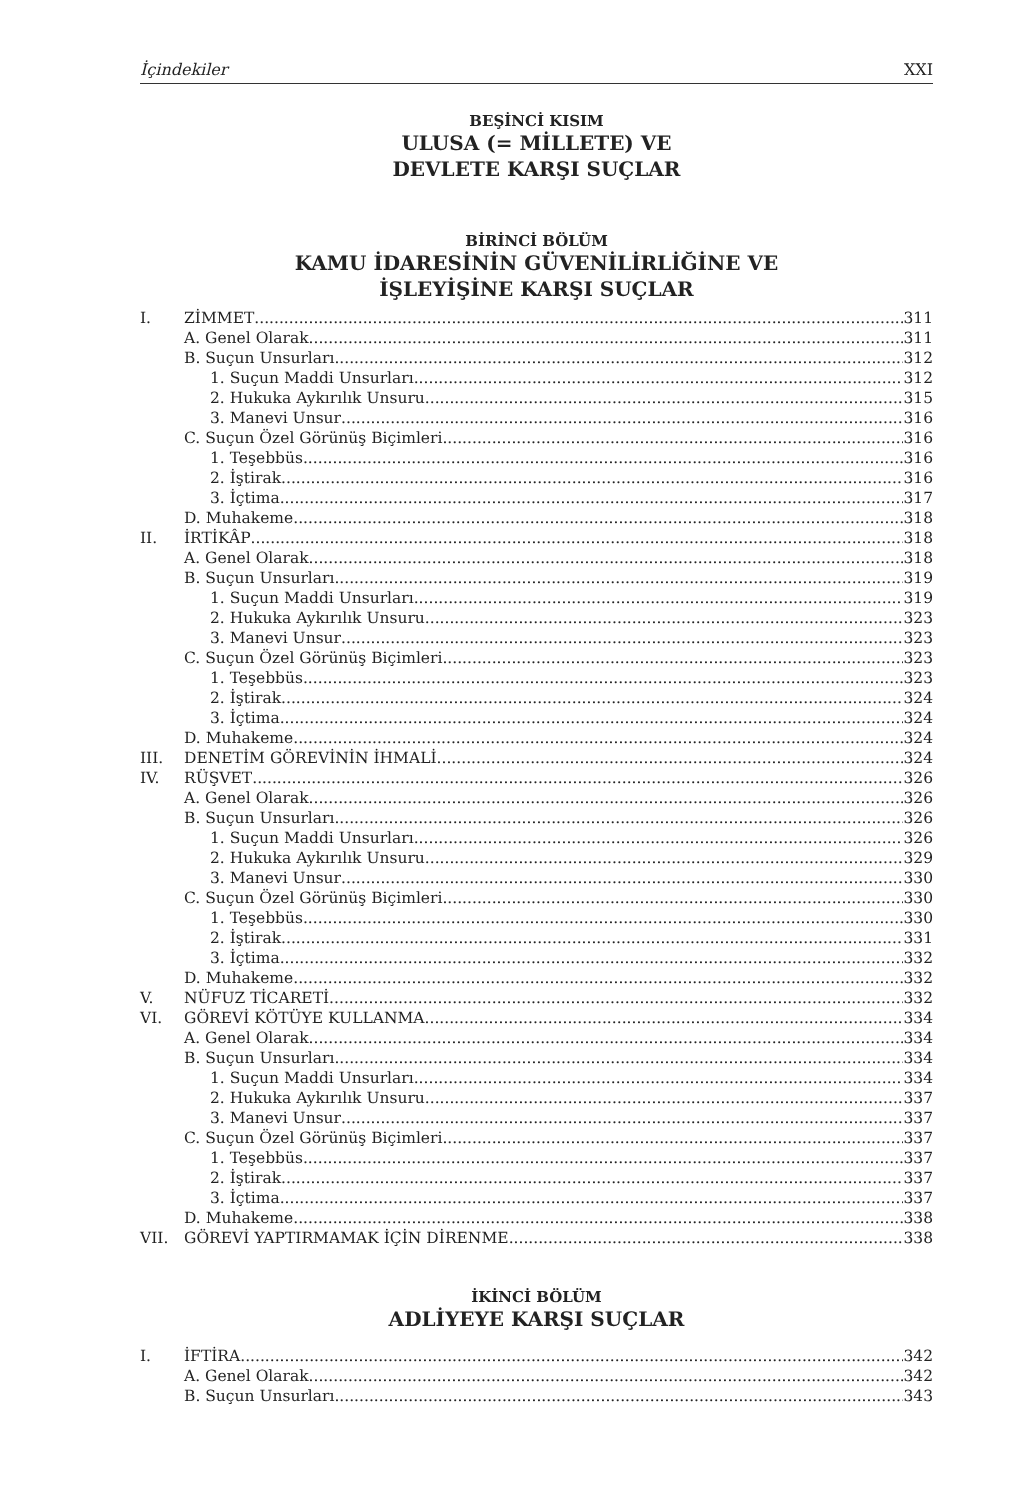İçindekiler XXI
BEŞİNCİ KISIM
ULUSA (= MİLLETE) VE
DEVLETE KARŞI SUÇLAR
BİRİNCİ BÖLÜM
KAMU İDARESİNİN GÜVENİLİRLİĞİNE VE
İŞLEYİŞİNE KARŞI SUÇLAR
I. ZİMMET 311
A. Genel Olarak 311
B. Suçun Unsurları 312
1. Suçun Maddi Unsurları 312
2. Hukuka Aykırılık Unsuru 315
3. Manevi Unsur 316
C. Suçun Özel Görünüş Biçimleri 316
1. Teşebbüs 316
2. İştirak 316
3. İçtima 317
D. Muhakeme 318
II. İRTİKÂP 318
A. Genel Olarak 318
B. Suçun Unsurları 319
1. Suçun Maddi Unsurları 319
2. Hukuka Aykırılık Unsuru 323
3. Manevi Unsur 323
C. Suçun Özel Görünüş Biçimleri 323
1. Teşebbüs 323
2. İştirak 324
3. İçtima 324
D. Muhakeme 324
III. DENETİM GÖREVİNİN İHMALİ 324
IV. RÜŞVET 326
A. Genel Olarak 326
B. Suçun Unsurları 326
1. Suçun Maddi Unsurları 326
2. Hukuka Aykırılık Unsuru 329
3. Manevi Unsur 330
C. Suçun Özel Görünüş Biçimleri 330
1. Teşebbüs 330
2. İştirak 331
3. İçtima 332
D. Muhakeme 332
V. NÜFUZ TİCARETİ 332
VI. GÖREVİ KÖTÜYE KULLANMA 334
A. Genel Olarak 334
B. Suçun Unsurları 334
1. Suçun Maddi Unsurları 334
2. Hukuka Aykırılık Unsuru 337
3. Manevi Unsur 337
C. Suçun Özel Görünüş Biçimleri 337
1. Teşebbüs 337
2. İştirak 337
3. İçtima 337
D. Muhakeme 338
VII. GÖREVİ YAPTIRMAMAK İÇİN DİRENME 338
İKİNCİ BÖLÜM
ADLİYEYE KARŞI SUÇLAR
I. İFTİRA 342
A. Genel Olarak 342
B. Suçun Unsurları 343